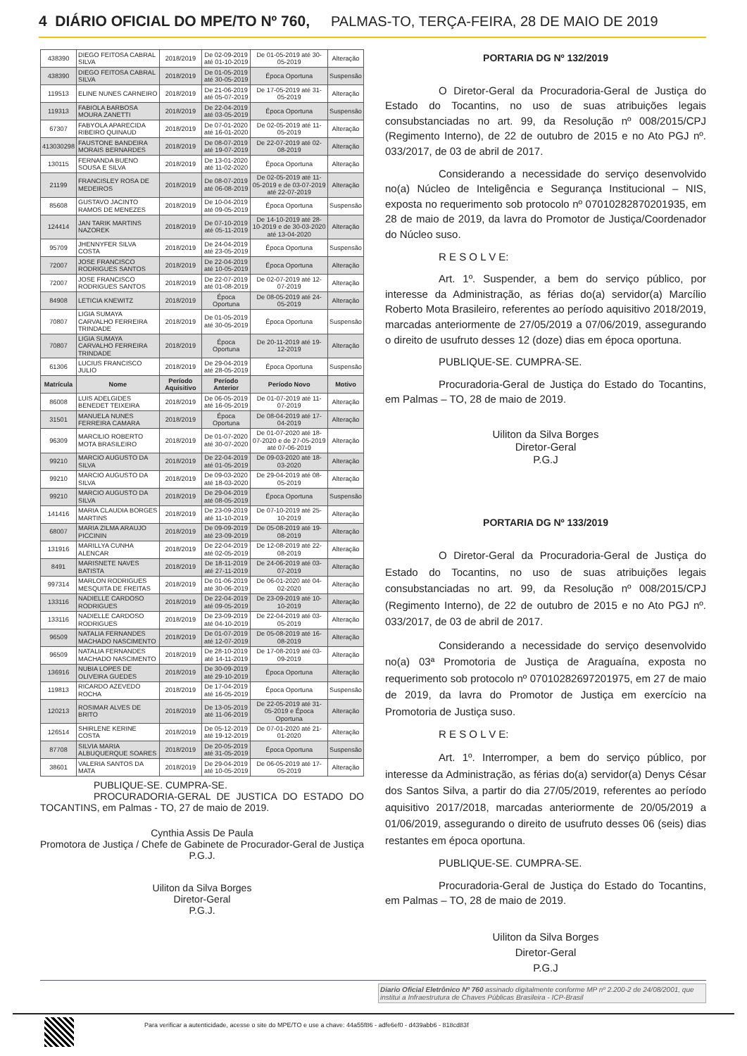4 DIÁRIO OFICIAL DO MPE/TO Nº 760, PALMAS-TO, TERÇA-FEIRA, 28 DE MAIO DE 2019
| 438390 | DIEGO FEITOSA CABRAL SILVA | 2018/2019 | De 02-09-2019 até 01-10-2019 | De 01-05-2019 até 30-05-2019 | Alteração |
| 438390 | DIEGO FEITOSA CABRAL SILVA | 2018/2019 | De 01-05-2019 até 30-05-2019 | Época Oportuna | Suspensão |
| 119513 | ELINE NUNES CARNEIRO | 2018/2019 | De 21-06-2019 até 05-07-2019 | De 17-05-2019 até 31-05-2019 | Alteração |
| 119313 | FABIOLA BARBOSA MOURA ZANETTI | 2018/2019 | De 22-04-2019 até 03-05-2019 | Época Oportuna | Suspensão |
| 67307 | FABYOLA APARECIDA RIBEIRO QUINAUD | 2018/2019 | De 07-01-2020 até 16-01-2020 | De 02-05-2019 até 11-05-2019 | Alteração |
| 413030298 | FAUSTONE BANDEIRA MORAIS BERNARDES | 2018/2019 | De 08-07-2019 até 19-07-2019 | De 22-07-2019 até 02-08-2019 | Alteração |
| 130115 | FERNANDA BUENO SOUSA E SILVA | 2018/2019 | De 13-01-2020 até 11-02-2020 | Época Oportuna | Alteração |
| 21199 | FRANCISLEY ROSA DE MEDEIROS | 2018/2019 | De 08-07-2019 até 06-08-2019 | De 02-05-2019 até 11-05-2019 e de 03-07-2019 até 22-07-2019 | Alteração |
| 85608 | GUSTAVO JACINTO RAMOS DE MENEZES | 2018/2019 | De 10-04-2019 até 09-05-2019 | Época Oportuna | Suspensão |
| 124414 | JAN TARIK MARTINS NAZOREK | 2018/2019 | De 07-10-2019 até 05-11-2019 | De 14-10-2019 até 28-10-2019 e de 30-03-2020 até 13-04-2020 | Alteração |
| 95709 | JHENNYFER SILVA COSTA | 2018/2019 | De 24-04-2019 até 23-05-2019 | Época Oportuna | Suspensão |
| 72007 | JOSE FRANCISCO RODRIGUES SANTOS | 2018/2019 | De 22-04-2019 até 10-05-2019 | Época Oportuna | Alteração |
| 72007 | JOSE FRANCISCO RODRIGUES SANTOS | 2018/2019 | De 22-07-2019 até 01-08-2019 | De 02-07-2019 até 12-07-2019 | Alteração |
| 84908 | LETICIA KNEWITZ | 2018/2019 | Época Oportuna | De 08-05-2019 até 24-05-2019 | Alteração |
| 70807 | LIGIA SUMAYA CARVALHO FERREIRA TRINDADE | 2018/2019 | De 01-05-2019 até 30-05-2019 | Época Oportuna | Suspensão |
| 70807 | LIGIA SUMAYA CARVALHO FERREIRA TRINDADE | 2018/2019 | Época Oportuna | De 20-11-2019 até 19-12-2019 | Alteração |
| 61306 | LUCIUS FRANCISCO JULIO | 2018/2019 | De 29-04-2019 até 28-05-2019 | Época Oportuna | Suspensão |
| Matrícula | Nome | Período Aquisitivo | Período Anterior | Período Novo | Motivo |
| 86008 | LUIS ADELGIDES BENEDET TEIXEIRA | 2018/2019 | De 06-05-2019 até 16-05-2019 | De 01-07-2019 até 11-07-2019 | Alteração |
| 31501 | MANUELA NUNES FERREIRA CAMARA | 2018/2019 | Época Oportuna | De 08-04-2019 até 17-04-2019 | Alteração |
| 96309 | MARCILIO ROBERTO MOTA BRASILEIRO | 2018/2019 | De 01-07-2020 até 30-07-2020 | De 01-07-2020 até 18-07-2020 e de 27-05-2019 até 07-06-2019 | Alteração |
| 99210 | MARCIO AUGUSTO DA SILVA | 2018/2019 | De 22-04-2019 até 01-05-2019 | De 09-03-2020 até 18-03-2020 | Alteração |
| 99210 | MARCIO AUGUSTO DA SILVA | 2018/2019 | De 09-03-2020 até 18-03-2020 | De 29-04-2019 até 08-05-2019 | Alteração |
| 99210 | MARCIO AUGUSTO DA SILVA | 2018/2019 | De 29-04-2019 até 08-05-2019 | Época Oportuna | Suspensão |
| 141416 | MARIA CLAUDIA BORGES MARTINS | 2018/2019 | De 23-09-2019 até 11-10-2019 | De 07-10-2019 até 25-10-2019 | Alteração |
| 68007 | MARIA ZILMA ARAUJO PICCININ | 2018/2019 | De 09-09-2019 até 23-09-2019 | De 05-08-2019 até 19-08-2019 | Alteração |
| 131916 | MARILLYA CUNHA ALENCAR | 2018/2019 | De 22-04-2019 até 02-05-2019 | De 12-08-2019 até 22-08-2019 | Alteração |
| 8491 | MARISNETE NAVES BATISTA | 2018/2019 | De 18-11-2019 até 27-11-2019 | De 24-06-2019 até 03-07-2019 | Alteração |
| 997314 | MARLON RODRIGUES MESQUITA DE FREITAS | 2018/2019 | De 01-06-2019 até 30-06-2019 | De 06-01-2020 até 04-02-2020 | Alteração |
| 133116 | NADIELLE CARDOSO RODRIGUES | 2018/2019 | De 22-04-2019 até 09-05-2019 | De 23-09-2019 até 10-10-2019 | Alteração |
| 133116 | NADIELLE CARDOSO RODRIGUES | 2018/2019 | De 23-09-2019 até 04-10-2019 | De 22-04-2019 até 03-05-2019 | Alteração |
| 96509 | NATALIA FERNANDES MACHADO NASCIMENTO | 2018/2019 | De 01-07-2019 até 12-07-2019 | De 05-08-2019 até 16-08-2019 | Alteração |
| 96509 | NATALIA FERNANDES MACHADO NASCIMENTO | 2018/2019 | De 28-10-2019 até 14-11-2019 | De 17-08-2019 até 03-09-2019 | Alteração |
| 136916 | NUBIA LOPES DE OLIVEIRA GUEDES | 2018/2019 | De 30-09-2019 até 29-10-2019 | Época Oportuna | Alteração |
| 119813 | RICARDO AZEVEDO ROCHA | 2018/2019 | De 17-04-2019 até 16-05-2019 | Época Oportuna | Suspensão |
| 120213 | ROSIMAR ALVES DE BRITO | 2018/2019 | De 13-05-2019 até 11-06-2019 | De 22-05-2019 até 31-05-2019 e Época Oportuna | Alteração |
| 126514 | SHIRLENE KERINE COSTA | 2018/2019 | De 05-12-2019 até 19-12-2019 | De 07-01-2020 até 21-01-2020 | Alteração |
| 87708 | SILVIA MARIA ALBUQUERQUE SOARES | 2018/2019 | De 20-05-2019 até 31-05-2019 | Época Oportuna | Suspensão |
| 38601 | VALERIA SANTOS DA MATA | 2018/2019 | De 29-04-2019 até 10-05-2019 | De 06-05-2019 até 17-05-2019 | Alteração |
PUBLIQUE-SE. CUMPRA-SE.
PROCURADORIA-GERAL DE JUSTICA DO ESTADO DO TOCANTINS, em Palmas - TO, 27 de maio de 2019.
Cynthia Assis De Paula
Promotora de Justiça / Chefe de Gabinete de Procurador-Geral de Justiça
P.G.J.
Uiliton da Silva Borges
Diretor-Geral
P.G.J.
PORTARIA DG Nº 132/2019
O Diretor-Geral da Procuradoria-Geral de Justiça do Estado do Tocantins, no uso de suas atribuições legais consubstanciadas no art. 99, da Resolução nº 008/2015/CPJ (Regimento Interno), de 22 de outubro de 2015 e no Ato PGJ nº. 033/2017, de 03 de abril de 2017.
Considerando a necessidade do serviço desenvolvido no(a) Núcleo de Inteligência e Segurança Institucional – NIS, exposta no requerimento sob protocolo nº 07010282870201935, em 28 de maio de 2019, da lavra do Promotor de Justiça/Coordenador do Núcleo suso.
R E S O L V E:
Art. 1º. Suspender, a bem do serviço público, por interesse da Administração, as férias do(a) servidor(a) Marcílio Roberto Mota Brasileiro, referentes ao período aquisitivo 2018/2019, marcadas anteriormente de 27/05/2019 a 07/06/2019, assegurando o direito de usufruto desses 12 (doze) dias em época oportuna.
PUBLIQUE-SE. CUMPRA-SE.
Procuradoria-Geral de Justiça do Estado do Tocantins, em Palmas – TO, 28 de maio de 2019.
Uiliton da Silva Borges
Diretor-Geral
P.G.J
PORTARIA DG Nº 133/2019
O Diretor-Geral da Procuradoria-Geral de Justiça do Estado do Tocantins, no uso de suas atribuições legais consubstanciadas no art. 99, da Resolução nº 008/2015/CPJ (Regimento Interno), de 22 de outubro de 2015 e no Ato PGJ nº. 033/2017, de 03 de abril de 2017.
Considerando a necessidade do serviço desenvolvido no(a) 03ª Promotoria de Justiça de Araguaína, exposta no requerimento sob protocolo nº 07010282697201975, em 27 de maio de 2019, da lavra do Promotor de Justiça em exercício na Promotoria de Justiça suso.
R E S O L V E:
Art. 1º. Interromper, a bem do serviço público, por interesse da Administração, as férias do(a) servidor(a) Denys César dos Santos Silva, a partir do dia 27/05/2019, referentes ao período aquisitivo 2017/2018, marcadas anteriormente de 20/05/2019 a 01/06/2019, assegurando o direito de usufruto desses 06 (seis) dias restantes em época oportuna.
PUBLIQUE-SE. CUMPRA-SE.
Procuradoria-Geral de Justiça do Estado do Tocantins, em Palmas – TO, 28 de maio de 2019.
Uiliton da Silva Borges
Diretor-Geral
P.G.J
Diario Oficial Eletrônico Nº 760 assinado digitalmente conforme MP nº 2.200-2 de 24/08/2001, que institui a Infraestrutura de Chaves Públicas Brasileira - ICP-Brasil
Para verificar a autenticidade, acesse o site do MPE/TO e use a chave: 44a55f86 - adfe6ef0 - d439abb6 - 818cd83f